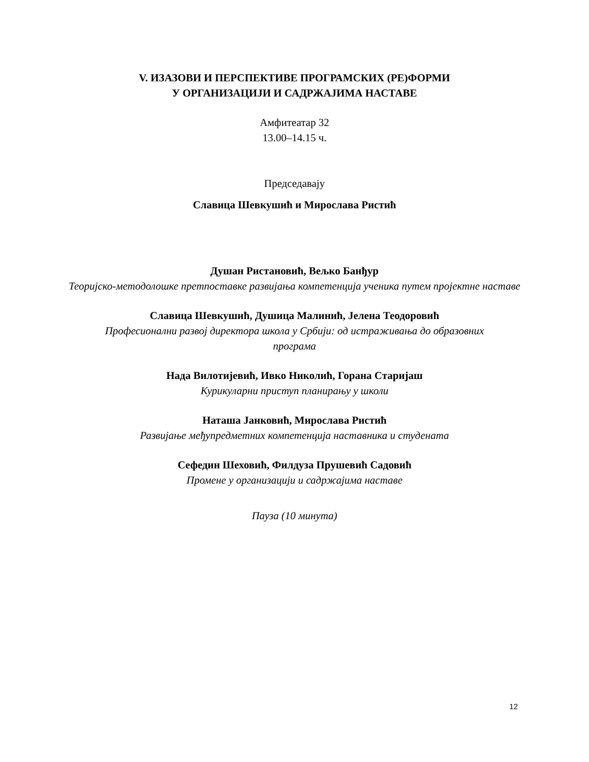V. ИЗАЗОВИ И ПЕРСПЕКТИВЕ ПРОГРАМСКИХ (РЕ)ФОРМИ
У ОРГАНИЗАЦИЈИ И САДРЖАЈИМА НАСТАВЕ
Амфитеатар 32
13.00–14.15 ч.
Председавају
Славица Шевкушић и Мирослава Ристић
Душан Ристановић, Вељко Банђур
Теоријско-методолошке претпоставке развијања компетенција ученика путем пројектне наставе
Славица Шевкушић, Душица Малинић, Јелена Теодоровић
Професионални развој директора школа у Србији: од истраживања до образовних
програма
Нада Вилотијевић, Ивко Николић, Горана Старијаш
Курикуларни приступ планирању у школи
Наташа Јанковић, Мирослава Ристић
Развијање међупредметних компетенција наставника и студената
Сефедин Шеховић, Филдуза Прушевић Садовић
Промене у организацији и садржајима наставе
Пауза (10 минута)
12